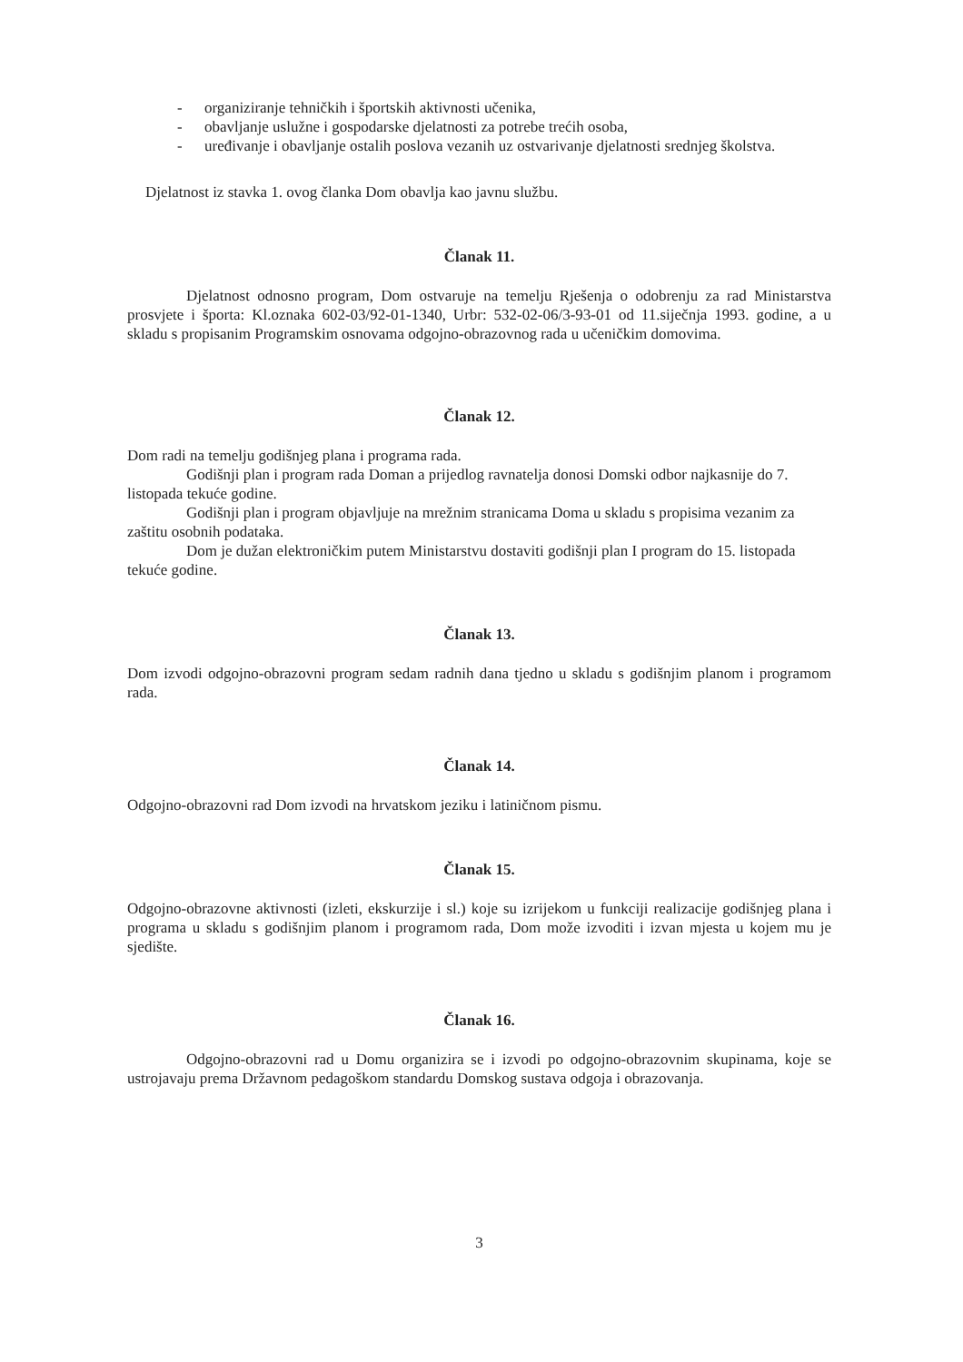- organiziranje tehničkih i športskih aktivnosti učenika,
- obavljanje uslužne i gospodarske djelatnosti za potrebe trećih osoba,
- uređivanje i obavljanje ostalih poslova vezanih uz ostvarivanje djelatnosti srednjeg školstva.
Djelatnost iz stavka 1. ovog članka Dom obavlja kao javnu službu.
Članak 11.
Djelatnost odnosno program, Dom ostvaruje na temelju Rješenja o odobrenju za rad Ministarstva prosvjete i športa: Kl.oznaka 602-03/92-01-1340, Urbr: 532-02-06/3-93-01 od 11.siječnja 1993. godine, a u skladu s propisanim Programskim osnovama odgojno-obrazovnog rada u učeničkim domovima.
Članak 12.
Dom radi na temelju godišnjeg plana i programa rada.
Godišnji plan i program rada Doman a prijedlog ravnatelja donosi Domski odbor najkasnije do 7. listopada tekuće godine.
Godišnji plan i program objavljuje na mrežnim stranicama Doma u skladu s propisima vezanim za zaštitu osobnih podataka.
Dom je dužan elektroničkim putem Ministarstvu dostaviti godišnji plan I program do 15. listopada tekuće godine.
Članak 13.
Dom izvodi odgojno-obrazovni program sedam radnih dana tjedno u skladu s godišnjim planom i programom rada.
Članak 14.
Odgojno-obrazovni rad Dom izvodi na hrvatskom jeziku i latiničnom pismu.
Članak 15.
Odgojno-obrazovne aktivnosti (izleti, ekskurzije i sl.) koje su izrijekom u funkciji realizacije godišnjeg plana i programa u skladu s godišnjim planom i programom rada, Dom može izvoditi i izvan mjesta u kojem mu je sjedište.
Članak 16.
Odgojno-obrazovni rad u Domu organizira se i izvodi po odgojno-obrazovnim skupinama, koje se ustrojavaju prema Državnom pedagoškom standardu Domskog sustava odgoja i obrazovanja.
3